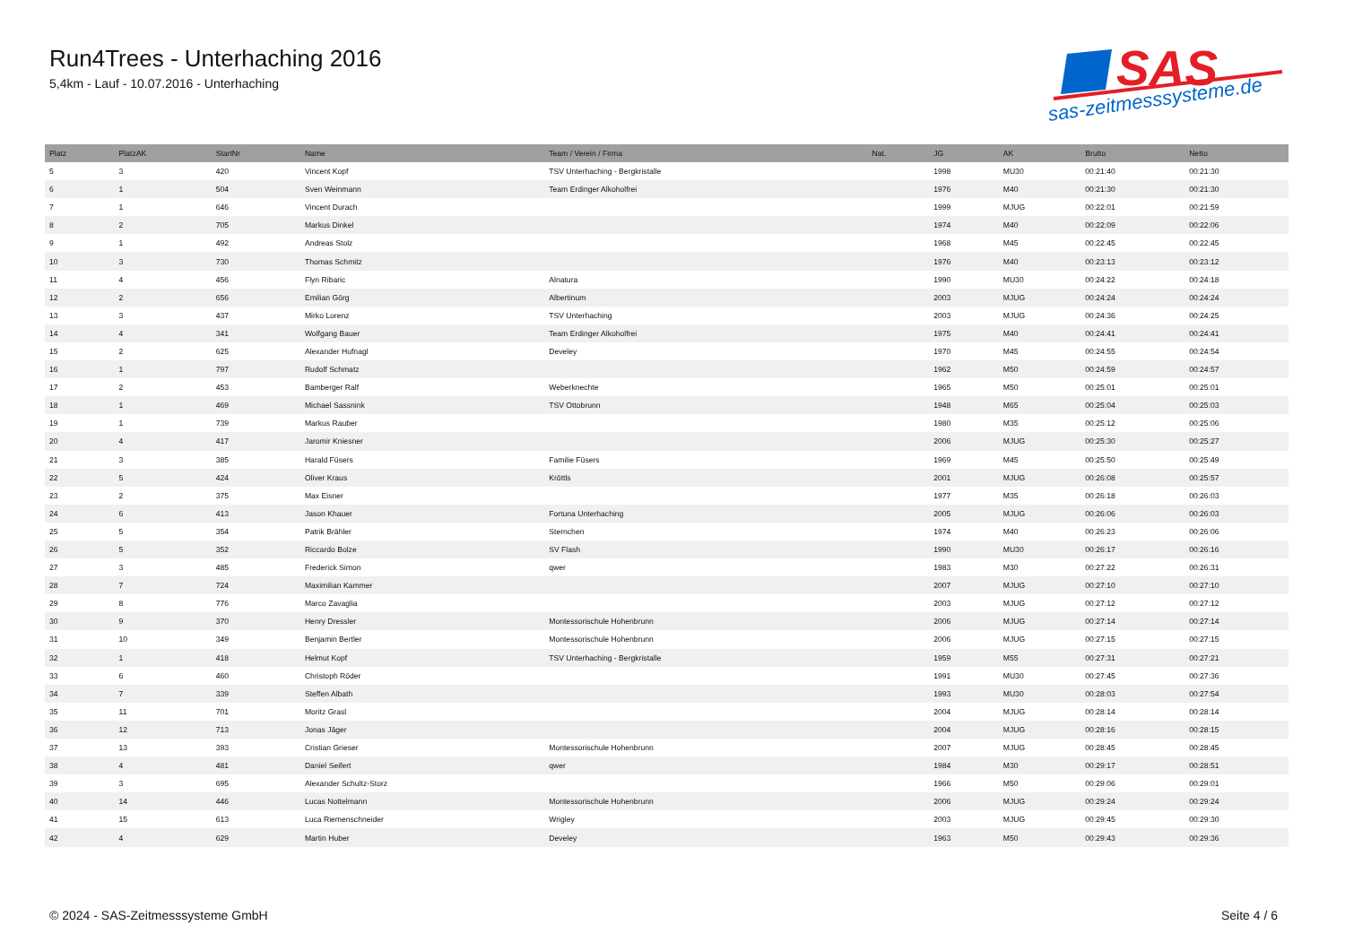Run4Trees - Unterhaching 2016
5,4km - Lauf - 10.07.2016 - Unterhaching
SAS
sas-zeitmesssysteme.de
| Platz | PlatzAK | StartNr | Name | Team / Verein / Firma | Nat. | JG | AK | Brutto | Netto |
| --- | --- | --- | --- | --- | --- | --- | --- | --- | --- |
| 5 | 3 | 420 | Vincent Kopf | TSV Unterhaching - Bergkristalle | | 1998 | MU30 | 00:21:40 | 00:21:30 |
| 6 | 1 | 504 | Sven Weinmann | Team Erdinger Alkoholfrei | | 1976 | M40 | 00:21:30 | 00:21:30 |
| 7 | 1 | 646 | Vincent Durach | | | 1999 | MJUG | 00:22:01 | 00:21:59 |
| 8 | 2 | 705 | Markus Dinkel | | | 1974 | M40 | 00:22:09 | 00:22:06 |
| 9 | 1 | 492 | Andreas Stolz | | | 1968 | M45 | 00:22:45 | 00:22:45 |
| 10 | 3 | 730 | Thomas Schmitz | | | 1976 | M40 | 00:23:13 | 00:23:12 |
| 11 | 4 | 456 | Flyn Ribaric | Alnatura | | 1990 | MU30 | 00:24:22 | 00:24:18 |
| 12 | 2 | 656 | Emilian Görg | Albertinum | | 2003 | MJUG | 00:24:24 | 00:24:24 |
| 13 | 3 | 437 | Mirko Lorenz | TSV Unterhaching | | 2003 | MJUG | 00:24:36 | 00:24:25 |
| 14 | 4 | 341 | Wolfgang Bauer | Team Erdinger Alkoholfrei | | 1975 | M40 | 00:24:41 | 00:24:41 |
| 15 | 2 | 625 | Alexander Hufnagl | Develey | | 1970 | M45 | 00:24:55 | 00:24:54 |
| 16 | 1 | 797 | Rudolf Schmatz | | | 1962 | M50 | 00:24:59 | 00:24:57 |
| 17 | 2 | 453 | Bamberger Ralf | Weberknechte | | 1965 | M50 | 00:25:01 | 00:25:01 |
| 18 | 1 | 469 | Michael Sassnink | TSV Ottobrunn | | 1948 | M65 | 00:25:04 | 00:25:03 |
| 19 | 1 | 739 | Markus Rauber | | | 1980 | M35 | 00:25:12 | 00:25:06 |
| 20 | 4 | 417 | Jaromir Kniesner | | | 2006 | MJUG | 00:25:30 | 00:25:27 |
| 21 | 3 | 385 | Harald Füsers | Familie Füsers | | 1969 | M45 | 00:25:50 | 00:25:49 |
| 22 | 5 | 424 | Oliver Kraus | Kröttls | | 2001 | MJUG | 00:26:08 | 00:25:57 |
| 23 | 2 | 375 | Max Eisner | | | 1977 | M35 | 00:26:18 | 00:26:03 |
| 24 | 6 | 413 | Jason Khauer | Fortuna Unterhaching | | 2005 | MJUG | 00:26:06 | 00:26:03 |
| 25 | 5 | 354 | Patrik Brähler | Sternchen | | 1974 | M40 | 00:26:23 | 00:26:06 |
| 26 | 5 | 352 | Riccardo Bolze | SV Flash | | 1990 | MU30 | 00:26:17 | 00:26:16 |
| 27 | 3 | 485 | Frederick Simon | qwer | | 1983 | M30 | 00:27:22 | 00:26:31 |
| 28 | 7 | 724 | Maximilian Kammer | | | 2007 | MJUG | 00:27:10 | 00:27:10 |
| 29 | 8 | 776 | Marco Zavaglia | | | 2003 | MJUG | 00:27:12 | 00:27:12 |
| 30 | 9 | 370 | Henry Dressler | Montessorischule Hohenbrunn | | 2006 | MJUG | 00:27:14 | 00:27:14 |
| 31 | 10 | 349 | Benjamin Bertler | Montessorischule Hohenbrunn | | 2006 | MJUG | 00:27:15 | 00:27:15 |
| 32 | 1 | 418 | Helmut Kopf | TSV Unterhaching - Bergkristalle | | 1959 | M55 | 00:27:31 | 00:27:21 |
| 33 | 6 | 460 | Christoph Röder | | | 1991 | MU30 | 00:27:45 | 00:27:36 |
| 34 | 7 | 339 | Steffen Albath | | | 1993 | MU30 | 00:28:03 | 00:27:54 |
| 35 | 11 | 701 | Moritz Grasl | | | 2004 | MJUG | 00:28:14 | 00:28:14 |
| 36 | 12 | 713 | Jonas Jäger | | | 2004 | MJUG | 00:28:16 | 00:28:15 |
| 37 | 13 | 393 | Cristian Grieser | Montessorischule Hohenbrunn | | 2007 | MJUG | 00:28:45 | 00:28:45 |
| 38 | 4 | 481 | Daniel Seifert | qwer | | 1984 | M30 | 00:29:17 | 00:28:51 |
| 39 | 3 | 695 | Alexander Schultz-Storz | | | 1966 | M50 | 00:29:06 | 00:29:01 |
| 40 | 14 | 446 | Lucas Nottelmann | Montessorischule Hohenbrunn | | 2006 | MJUG | 00:29:24 | 00:29:24 |
| 41 | 15 | 613 | Luca Riemenschneider | Wrigley | | 2003 | MJUG | 00:29:45 | 00:29:30 |
| 42 | 4 | 629 | Martin Huber | Develey | | 1963 | M50 | 00:29:43 | 00:29:36 |
© 2024 - SAS-Zeitmesssysteme GmbH Seite 4 / 6